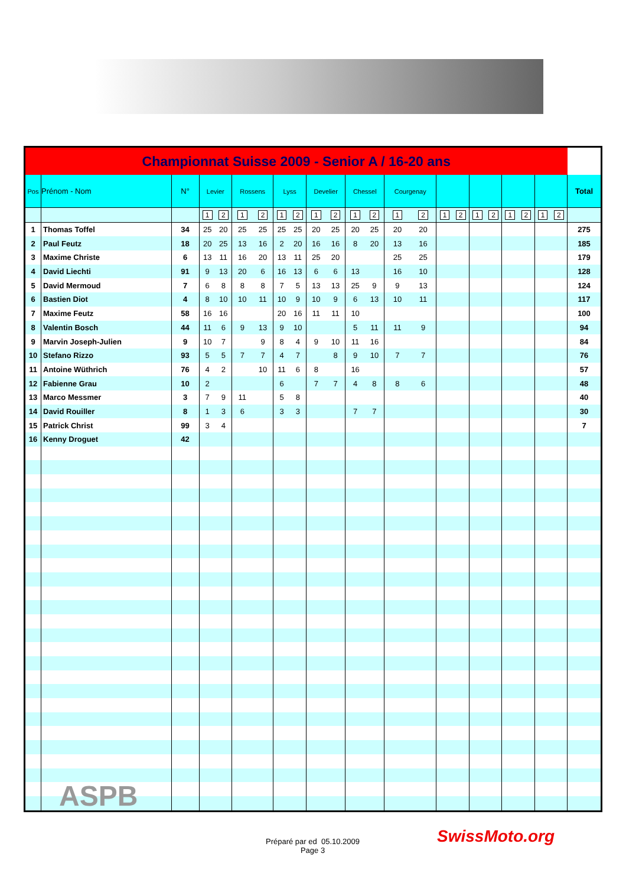| Championnat Suisse 2009 - Senior A / 16-20 ans | | | | | | | | | | | | | | | | | | | | | | | |
| --- | --- | --- | --- | --- | --- | --- | --- | --- | --- | --- | --- | --- | --- | --- | --- | --- | --- | --- | --- | --- | --- | --- | --- |
| Pos | Prénom - Nom | N° | Levier | | Rossens | | Lyss | | Develier | | Chessel | | Courgenay | | | | | | | | | | Total |
| | | | 1 | 2 | 1 | 2 | 1 | 2 | 1 | 2 | 1 | 2 | 1 | 2 | 1 | 2 | 1 | 2 | 1 | 2 | 1 | 2 | |
| 1 | Thomas Toffel | 34 | 25 | 20 | 25 | 25 | 25 | 25 | 20 | 25 | 20 | 25 | 20 | 20 | | | | | | | | | 275 |
| 2 | Paul Feutz | 18 | 20 | 25 | 13 | 16 | 2 | 20 | 16 | 16 | 8 | 20 | 13 | 16 | | | | | | | | | 185 |
| 3 | Maxime Christe | 6 | 13 | 11 | 16 | 20 | 13 | 11 | 25 | 20 | | | 25 | 25 | | | | | | | | | 179 |
| 4 | David Liechti | 91 | 9 | 13 | 20 | 6 | 16 | 13 | 6 | 6 | 13 | | 16 | 10 | | | | | | | | | 128 |
| 5 | David Mermoud | 7 | 6 | 8 | 8 | 8 | 7 | 5 | 13 | 13 | 25 | 9 | 9 | 13 | | | | | | | | | 124 |
| 6 | Bastien Diot | 4 | 8 | 10 | 10 | 11 | 10 | 9 | 10 | 9 | 6 | 13 | 10 | 11 | | | | | | | | | 117 |
| 7 | Maxime Feutz | 58 | 16 | 16 | | | 20 | 16 | 11 | 11 | 10 | | | | | | | | | | | | 100 |
| 8 | Valentin Bosch | 44 | 11 | 6 | 9 | 13 | 9 | 10 | | | 5 | 11 | 11 | 9 | | | | | | | | | 94 |
| 9 | Marvin Joseph-Julien | 9 | 10 | 7 | | 9 | 8 | 4 | 9 | 10 | 11 | 16 | | | | | | | | | | | 84 |
| 10 | Stefano Rizzo | 93 | 5 | 5 | 7 | 7 | 4 | 7 | | 8 | 9 | 10 | 7 | 7 | | | | | | | | | 76 |
| 11 | Antoine Wüthrich | 76 | 4 | 2 | | 10 | 11 | 6 | 8 | | 16 | | | | | | | | | | | | 57 |
| 12 | Fabienne Grau | 10 | 2 | | | | 6 | | 7 | 7 | 4 | 8 | 8 | 6 | | | | | | | | | 48 |
| 13 | Marco Messmer | 3 | 7 | 9 | 11 | | 5 | 8 | | | | | | | | | | | | | | | 40 |
| 14 | David Rouiller | 8 | 1 | 3 | 6 | | 3 | 3 | | | 7 | 7 | | | | | | | | | | | 30 |
| 15 | Patrick Christ | 99 | 3 | 4 | | | | | | | | | | | | | | | | | | | 7 |
| 16 | Kenny Droguet | 42 | | | | | | | | | | | | | | | | | | | | | |
ASPB
Préparé par ed 05.10.2009
Page 3
SwissMoto.org